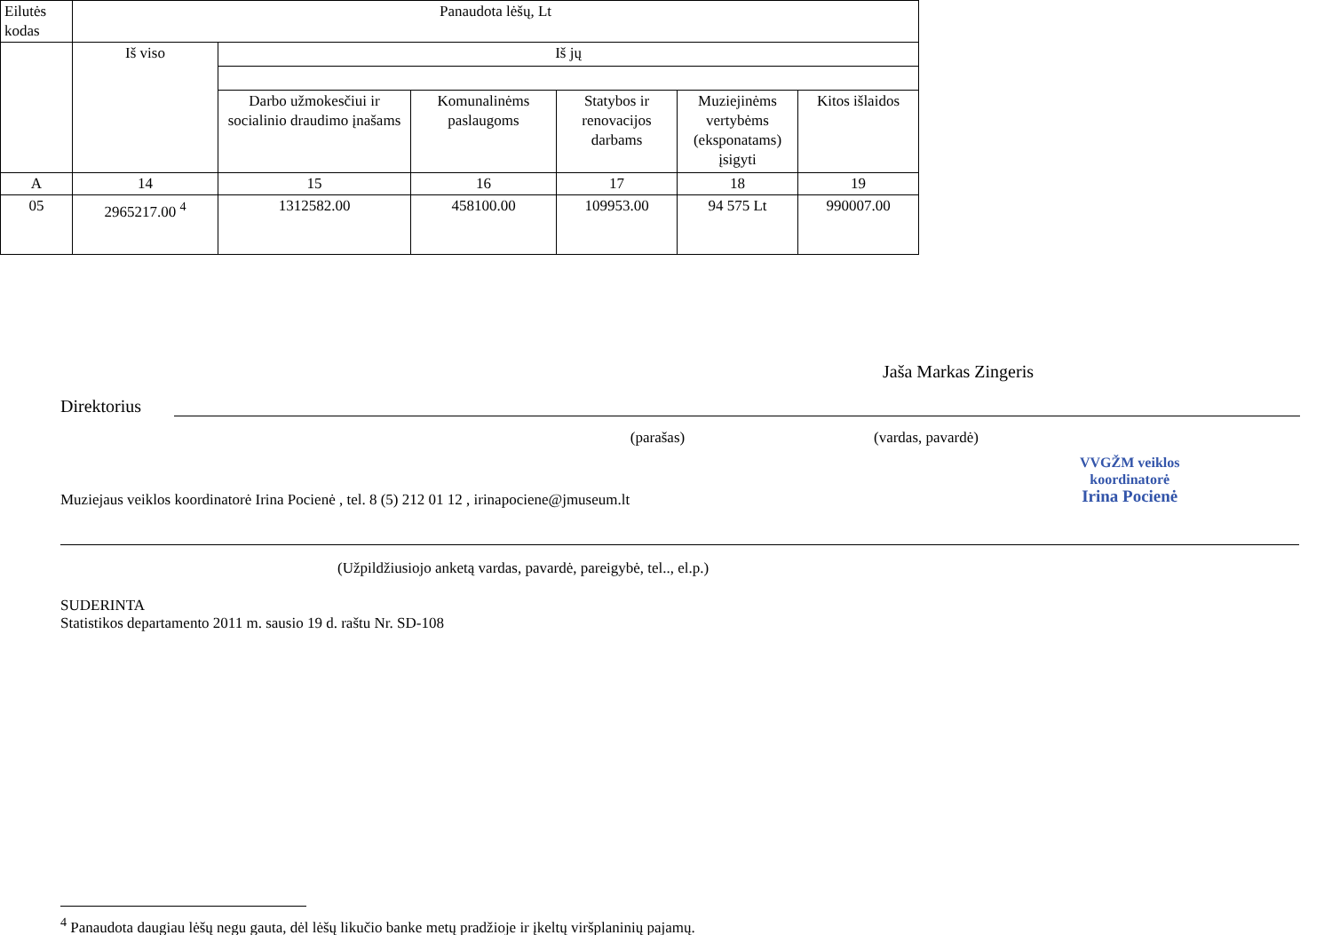| Eilutės kodas | Panaudota lėšų, Lt | | | | | |
| --- | --- | --- | --- | --- | --- | --- |
| | Iš viso | Iš jų | | | | |
| | | Darbo užmokesčiui ir socialinio draudimo įnašams | Komunalinėms paslaugoms | Statybos ir renovacijos darbams | Muziejinėms vertybėms (eksponatams) įsigyti | Kitos išlaidos |
| A | 14 | 15 | 16 | 17 | 18 | 19 |
| 05 | 2965217.00 <sup>4</sup> | 1312582.00 | 458100.00 | 109953.00 | 94 575 Lt | 990007.00 |
Direktorius
Jaša Markas Zingeris
(parašas) (vardas, pavardė)
Muziejaus veiklos koordinatorė Irina Pocienė , tel. 8 (5) 212 01 12 , irinapociene@jmuseum.lt
VVGŽM veiklos
koordinatorė
Irina Pocienė
(Užpildžiusiojo anketą vardas, pavardė, pareigybė, tel.., el.p.)
SUDERINTA
Statistikos departamento 2011 m. sausio 19 d. raštu Nr. SD-108
<sup>4</sup> Panaudota daugiau lėšų negu gauta, dėl lėšų likučio banke metų pradžioje ir įkeltų viršplaninių pajamų.